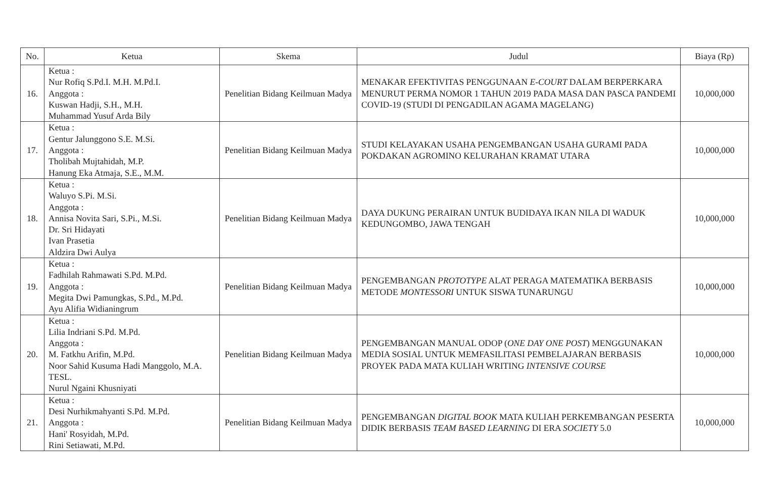| No. | Ketua | Skema | Judul | Biaya (Rp) |
| --- | --- | --- | --- | --- |
| 16. | Ketua : Nur Rofiq S.Pd.I. M.H. M.Pd.I. Anggota : Kuswan Hadji, S.H., M.H. Muhammad Yusuf Arda Bily | Penelitian Bidang Keilmuan Madya | MENAKAR EFEKTIVITAS PENGGUNAAN E-COURT DALAM BERPERKARA MENURUT PERMA NOMOR 1 TAHUN 2019 PADA MASA DAN PASCA PANDEMI COVID-19 (STUDI DI PENGADILAN AGAMA MAGELANG) | 10,000,000 |
| 17. | Ketua : Gentur Jalunggono S.E. M.Si. Anggota : Tholibah Mujtahidah, M.P. Hanung Eka Atmaja, S.E., M.M. | Penelitian Bidang Keilmuan Madya | STUDI KELAYAKAN USAHA PENGEMBANGAN USAHA GURAMI PADA POKDAKAN AGROMINO KELURAHAN KRAMAT UTARA | 10,000,000 |
| 18. | Ketua : Waluyo S.Pi. M.Si. Anggota : Annisa Novita Sari, S.Pi., M.Si. Dr. Sri Hidayati Ivan Prasetia Aldzira Dwi Aulya | Penelitian Bidang Keilmuan Madya | DAYA DUKUNG PERAIRAN UNTUK BUDIDAYA IKAN NILA DI WADUK KEDUNGOMBO, JAWA TENGAH | 10,000,000 |
| 19. | Ketua : Fadhilah Rahmawati S.Pd. M.Pd. Anggota : Megita Dwi Pamungkas, S.Pd., M.Pd. Ayu Alifia Widianingrum | Penelitian Bidang Keilmuan Madya | PENGEMBANGAN PROTOTYPE ALAT PERAGA MATEMATIKA BERBASIS METODE MONTESSORI UNTUK SISWA TUNARUNGU | 10,000,000 |
| 20. | Ketua : Lilia Indriani S.Pd. M.Pd. Anggota : M. Fatkhu Arifin, M.Pd. Noor Sahid Kusuma Hadi Manggolo, M.A. TESL. Nurul Ngaini Khusniyati | Penelitian Bidang Keilmuan Madya | PENGEMBANGAN MANUAL ODOP ( ONE DAY ONE POST ) MENGGUNAKAN MEDIA SOSIAL UNTUK MEMFASILITASI PEMBELAJARAN BERBASIS PROYEK PADA MATA KULIAH WRITING INTENSIVE COURSE | 10,000,000 |
| 21. | Ketua : Desi Nurhikmahyanti S.Pd. M.Pd. Anggota : Hani' Rosyidah, M.Pd. Rini Setiawati, M.Pd. | Penelitian Bidang Keilmuan Madya | PENGEMBANGAN DIGITAL BOOK MATA KULIAH PERKEMBANGAN PESERTA DIDIK BERBASIS TEAM BASED LEARNING DI ERA SOCIETY 5.0 | 10,000,000 |